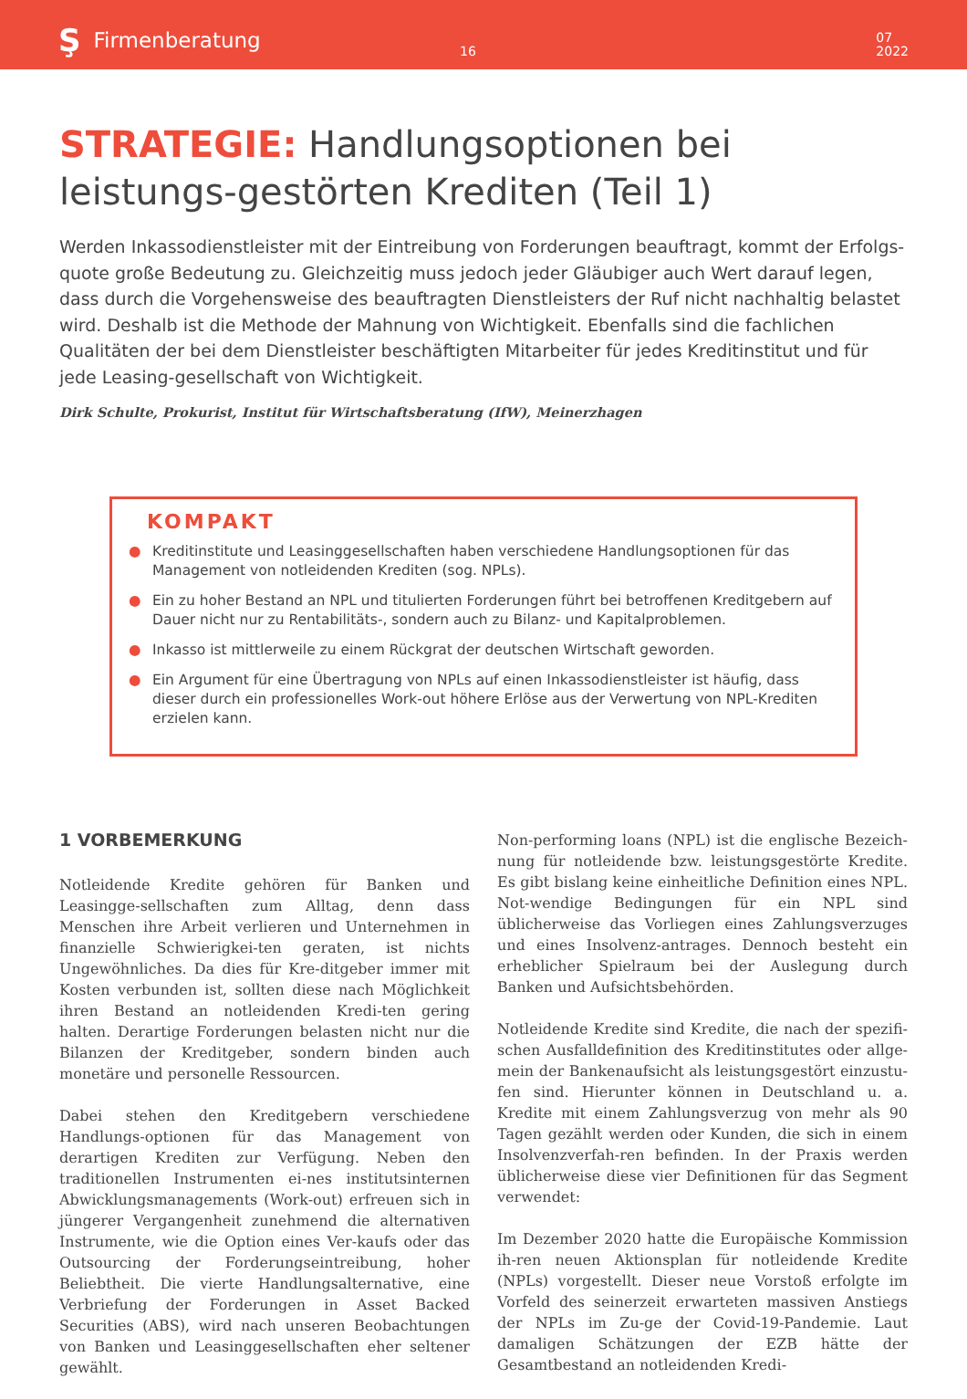Ş Firmenberatung
16
07
2022
STRATEGIE: Handlungsoptionen bei leistungs-gestörten Krediten (Teil 1)
Werden Inkassodienstleister mit der Eintreibung von Forderungen beauftragt, kommt der Erfolgs-quote große Bedeutung zu. Gleichzeitig muss jedoch jeder Gläubiger auch Wert darauf legen, dass durch die Vorgehensweise des beauftragten Dienstleisters der Ruf nicht nachhaltig belastet wird. Deshalb ist die Methode der Mahnung von Wichtigkeit. Ebenfalls sind die fachlichen Qualitäten der bei dem Dienstleister beschäftigten Mitarbeiter für jedes Kreditinstitut und für jede Leasing-gesellschaft von Wichtigkeit.
Dirk Schulte, Prokurist, Institut für Wirtschaftsberatung (IfW), Meinerzhagen
KOMPAKT
● Kreditinstitute und Leasinggesellschaften haben verschiedene Handlungsoptionen für das Management von notleidenden Krediten (sog. NPLs).
● Ein zu hoher Bestand an NPL und titulierten Forderungen führt bei betroffenen Kreditgebern auf Dauer nicht nur zu Rentabilitäts-, sondern auch zu Bilanz- und Kapitalproblemen.
● Inkasso ist mittlerweile zu einem Rückgrat der deutschen Wirtschaft geworden.
● Ein Argument für eine Übertragung von NPLs auf einen Inkassodienstleister ist häufig, dass dieser durch ein professionelles Work-out höhere Erlöse aus der Verwertung von NPL-Krediten erzielen kann.
1 VORBEMERKUNG
Notleidende Kredite gehören für Banken und Leasingge-sellschaften zum Alltag, denn dass Menschen ihre Arbeit verlieren und Unternehmen in finanzielle Schwierigkei-ten geraten, ist nichts Ungewöhnliches. Da dies für Kre-ditgeber immer mit Kosten verbunden ist, sollten diese nach Möglichkeit ihren Bestand an notleidenden Kredi-ten gering halten. Derartige Forderungen belasten nicht nur die Bilanzen der Kreditgeber, sondern binden auch monetäre und personelle Ressourcen.
Dabei stehen den Kreditgebern verschiedene Handlungs-optionen für das Management von derartigen Krediten zur Verfügung. Neben den traditionellen Instrumenten ei-nes institutsinternen Abwicklungsmanagements (Work-out) erfreuen sich in jüngerer Vergangenheit zunehmend die alternativen Instrumente, wie die Option eines Ver-kaufs oder das Outsourcing der Forderungseintreibung, hoher Beliebtheit. Die vierte Handlungsalternative, eine Verbriefung der Forderungen in Asset Backed Securities (ABS), wird nach unseren Beobachtungen von Banken und Leasinggesellschaften eher seltener gewählt.
Non-performing loans (NPL) ist die englische Bezeich-nung für notleidende bzw. leistungsgestörte Kredite. Es gibt bislang keine einheitliche Definition eines NPL. Not-wendige Bedingungen für ein NPL sind üblicherweise das Vorliegen eines Zahlungsverzuges und eines Insolvenz-antrages. Dennoch besteht ein erheblicher Spielraum bei der Auslegung durch Banken und Aufsichtsbehörden.
Notleidende Kredite sind Kredite, die nach der spezifi-schen Ausfalldefinition des Kreditinstitutes oder allge-mein der Bankenaufsicht als leistungsgestört einzustu-fen sind. Hierunter können in Deutschland u. a. Kredite mit einem Zahlungsverzug von mehr als 90 Tagen gezählt werden oder Kunden, die sich in einem Insolvenzverfah-ren befinden. In der Praxis werden üblicherweise diese vier Definitionen für das Segment verwendet:
Im Dezember 2020 hatte die Europäische Kommission ih-ren neuen Aktionsplan für notleidende Kredite (NPLs) vorgestellt. Dieser neue Vorstoß erfolgte im Vorfeld des seinerzeit erwarteten massiven Anstiegs der NPLs im Zu-ge der Covid-19-Pandemie. Laut damaligen Schätzungen der EZB hätte der Gesamtbestand an notleidenden Kredi-